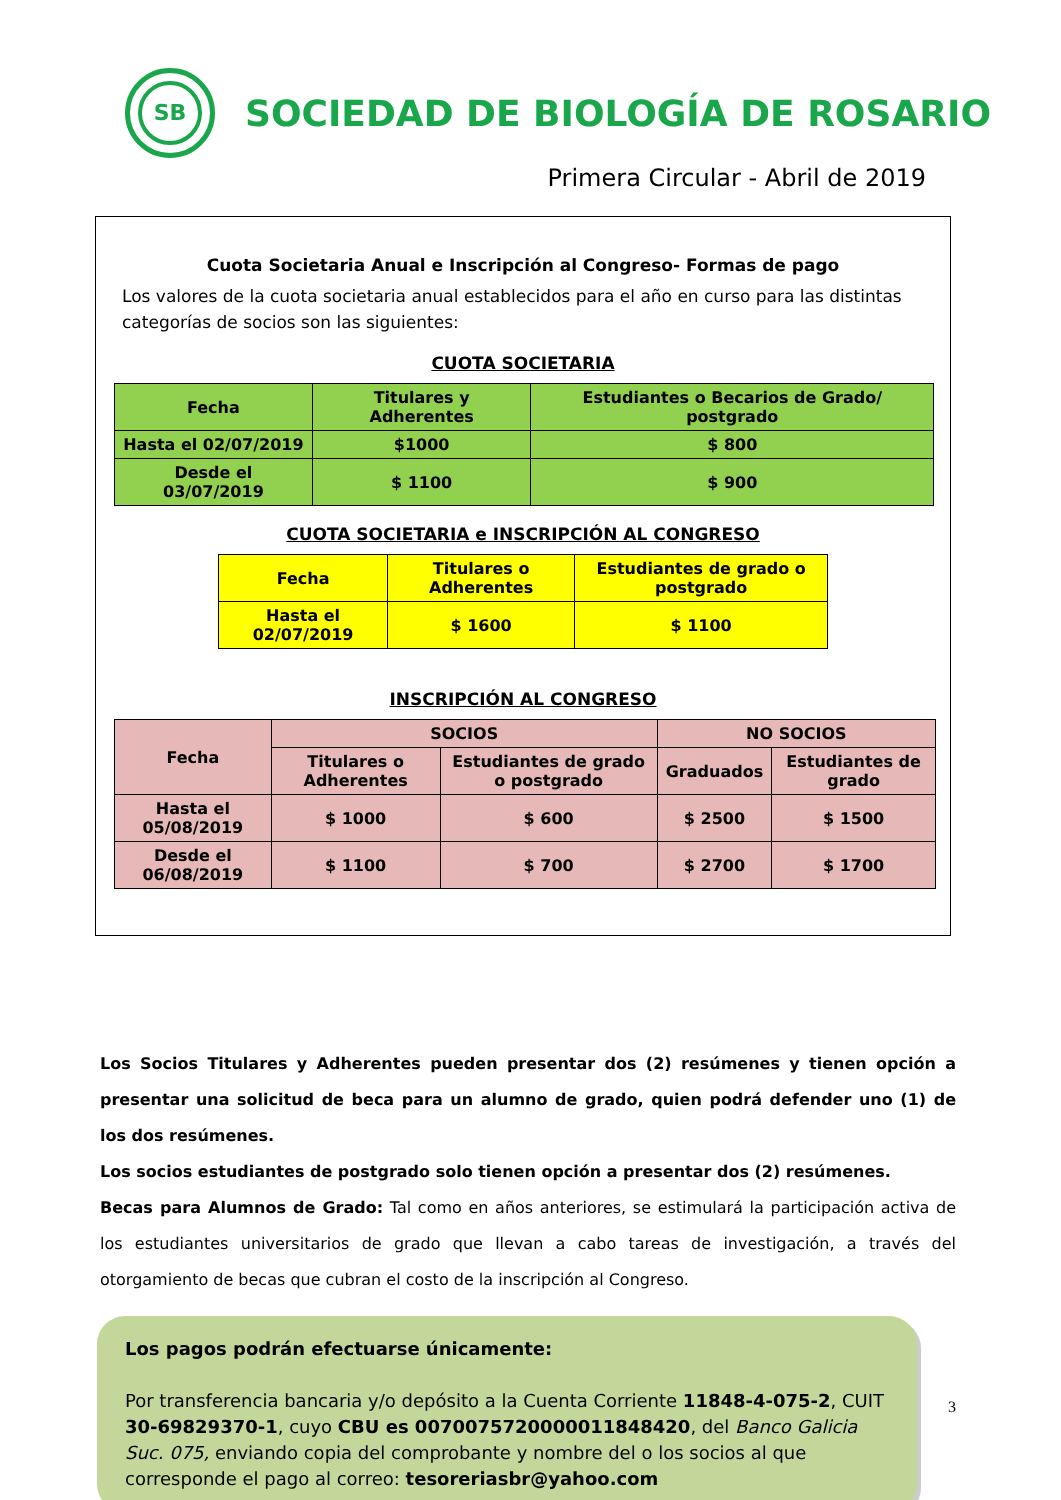SB
SOCIEDAD DE BIOLOGÍA DE ROSARIO
Primera Circular - Abril de 2019
Cuota Societaria Anual e Inscripción al Congreso- Formas de pago
Los valores de la cuota societaria anual establecidos para el año en curso para las distintas categorías de socios son las siguientes:
CUOTA SOCIETARIA
| Fecha | Titulares y Adherentes | Estudiantes o Becarios de Grado/ postgrado |
| --- | --- | --- |
| Hasta el 02/07/2019 | $1000 | $ 800 |
| Desde el 03/07/2019 | $ 1100 | $ 900 |
CUOTA SOCIETARIA e INSCRIPCIÓN AL CONGRESO
| Fecha | Titulares o Adherentes | Estudiantes de grado o postgrado |
| --- | --- | --- |
| Hasta el 02/07/2019 | $ 1600 | $ 1100 |
INSCRIPCIÓN AL CONGRESO
| Fecha | SOCIOS | | NO SOCIOS | |
| --- | --- | --- | --- | --- |
| | Titulares o Adherentes | Estudiantes de grado o postgrado | Graduados | Estudiantes de grado |
| Hasta el 05/08/2019 | $ 1000 | $ 600 | $ 2500 | $ 1500 |
| Desde el 06/08/2019 | $ 1100 | $ 700 | $ 2700 | $ 1700 |
Los Socios Titulares y Adherentes pueden presentar dos (2) resúmenes y tienen opción a presentar una solicitud de beca para un alumno de grado, quien podrá defender uno (1) de los dos resúmenes.
Los socios estudiantes de postgrado solo tienen opción a presentar dos (2) resúmenes.
Becas para Alumnos de Grado: Tal como en años anteriores, se estimulará la participación activa de los estudiantes universitarios de grado que llevan a cabo tareas de investigación, a través del otorgamiento de becas que cubran el costo de la inscripción al Congreso.
Los pagos podrán efectuarse únicamente:
Por transferencia bancaria y/o depósito a la Cuenta Corriente 11848-4-075-2, CUIT 30-69829370-1, cuyo CBU es 0070075720000011848420, del Banco Galicia Suc. 075, enviando copia del comprobante y nombre del o los socios al que corresponde el pago al correo: tesoreriasbr@yahoo.com
3